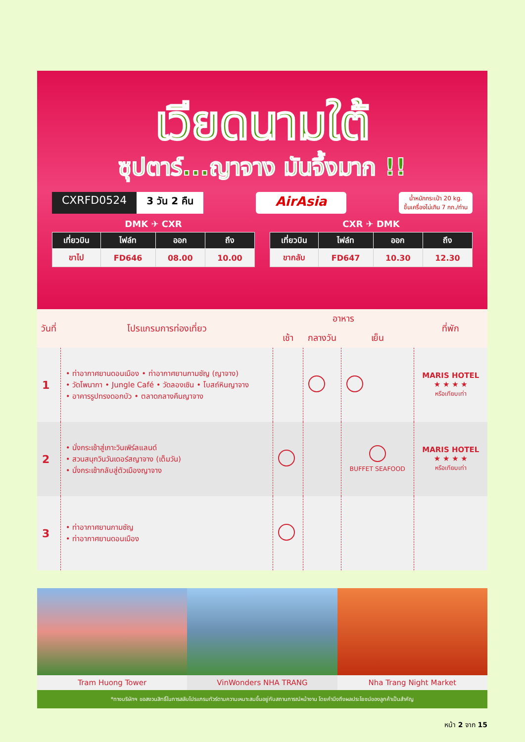เวียดนามใต้
ซุปตาร์...ญาจาง มันจึ้งมาก !!
CXRFD0524 3 วัน 2 คืน
AirAsia น้ำหนักกระเป๋า 20 kg.
ขึ้นเครื่องไม่เกิน 7 กก./ท่าน
DMK ✈ CXR
| เที่ยวบิน | ไฟล์ท | ออก | ถึง |
| --- | --- | --- | --- |
| ขาไป | FD646 | 08.00 | 10.00 |
CXR ✈ DMK
| เที่ยวบิน | ไฟล์ท | ออก | ถึง |
| --- | --- | --- | --- |
| ขากลับ | FD647 | 10.30 | 12.30 |
| วันที่ | โปรแกรมการท่องเที่ยว | อาหาร | | | ที่พัก |
| --- | --- | --- | --- | --- | --- |
| | | เช้า | กลางวัน | เย็น | |
| 1 | • ท่าอากาศยานดอนเมือง • ท่าอากาศยานกามซัญ (ญาจาง) • วัดโพนากา • Jungle Café • วัดลองเซิน • โบสถ์หินญาจาง • อาคารรูปทรงดอกบัว • ตลาดกลางคืนญาจาง | | | | MARIS HOTEL ★ ★ ★ ★ หรือเทียบเท่า |
| 2 | • นั่งกระเช้าสู่เกาะวินเพิร์ลแลนด์ • สวนสนุกวินวันเดอร์สญาจาง (เต็มวัน) • นั่งกระเช้ากลับสู่ตัวเมืองญาจาง | | | BUFFET SEAFOOD | MARIS HOTEL ★ ★ ★ ★ หรือเทียบเท่า |
| 3 | • ท่าอากาศยานกามซัญ • ท่าอากาศยานดอนเมือง | | | | |
Tram Huong Tower VinWonders NHA TRANG Nha Trang Night Market
*ทางบริษัทฯ ขอสงวนสิทธิ์ในการสลับโปรแกรมทัวร์ตามความเหมาะสมขึ้นอยู่กับสถานการณ์หน้างาน โดยคำนึงถึงผลประโยชน์ของลูกค้าเป็นสำคัญ
หน้า 2 จาก 15